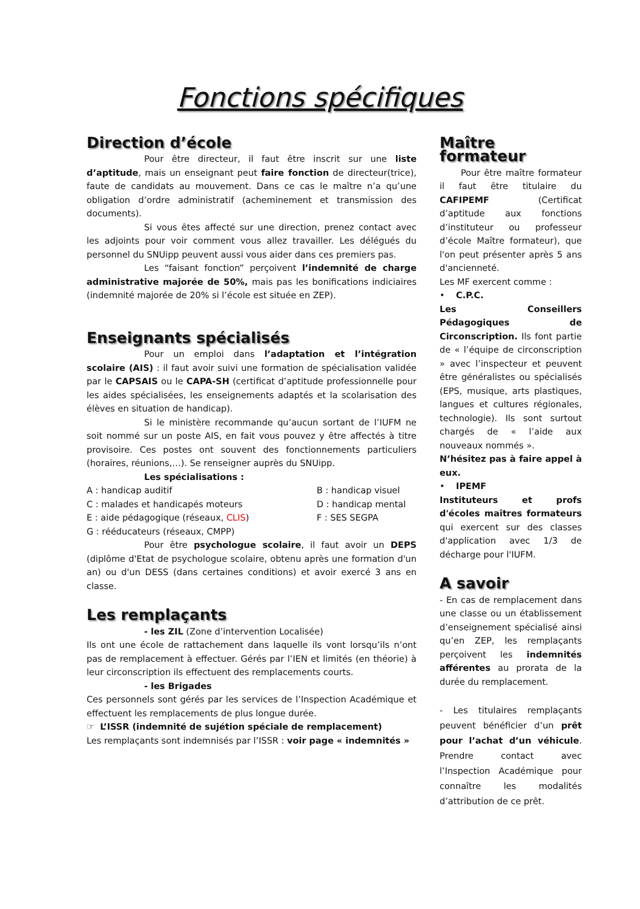Fonctions spécifiques
Direction d’école
Pour être directeur, il faut être inscrit sur une liste d’aptitude, mais un enseignant peut faire fonction de directeur(trice), faute de candidats au mouvement. Dans ce cas le maître n’a qu’une obligation d’ordre administratif (acheminement et transmission des documents).
Si vous êtes affecté sur une direction, prenez contact avec les adjoints pour voir comment vous allez travailler. Les délégués du personnel du SNUipp peuvent aussi vous aider dans ces premiers pas.
Les “faisant fonction” perçoivent l’indemnité de charge administrative majorée de 50%, mais pas les bonifications indiciaires (indemnité majorée de 20% si l’école est située en ZEP).
Enseignants spécialisés
Pour un emploi dans l’adaptation et l’intégration scolaire (AIS) : il faut avoir suivi une formation de spécialisation validée par le CAPSAIS ou le CAPA-SH (certificat d’aptitude professionnelle pour les aides spécialisées, les enseignements adaptés et la scolarisation des élèves en situation de handicap).
Si le ministère recommande qu’aucun sortant de l’IUFM ne soit nommé sur un poste AIS, en fait vous pouvez y être affectés à titre provisoire. Ces postes ont souvent des fonctionnements particuliers (horaires, réunions,…). Se renseigner auprès du SNUipp.
Les spécialisations :
A : handicap auditif
B : handicap visuel
C : malades et handicapés moteurs
D : handicap mental
E : aide pédagogique (réseaux, CLIS)
F : SES SEGPA
G : rééducateurs (réseaux, CMPP)
Pour être psychologue scolaire, il faut avoir un DEPS (diplôme d'Etat de psychologue scolaire, obtenu après une formation d'un an) ou d'un DESS (dans certaines conditions) et avoir exercé 3 ans en classe.
Les remplaçants
- les ZIL (Zone d’intervention Localisée)
Ils ont une école de rattachement dans laquelle ils vont lorsqu’ils n’ont pas de remplacement à effectuer. Gérés par l’IEN et limités (en théorie) à leur circonscription ils effectuent des remplacements courts.
- les Brigades
Ces personnels sont gérés par les services de l’Inspection Académique et effectuent les remplacements de plus longue durée.
☞ L’ISSR (indemnité de sujétion spéciale de remplacement)
Les remplaçants sont indemnisés par l’ISSR : voir page « indemnités »
Maître formateur
Pour être maître formateur il faut être titulaire du CAFIPEMF (Certificat d’aptitude aux fonctions d’instituteur ou professeur d’école Maître formateur), que l'on peut présenter après 5 ans d'ancienneté.
Les MF exercent comme :
• C.P.C.
Les Conseillers Pédagogiques de Circonscription. Ils font partie de « l’équipe de circonscription » avec l’inspecteur et peuvent être généralistes ou spécialisés (EPS, musique, arts plastiques, langues et cultures régionales, technologie). Ils sont surtout chargés de « l’aide aux nouveaux nommés ».
N’hésitez pas à faire appel à eux.
• IPEMF
Instituteurs et profs d'écoles maîtres formateurs qui exercent sur des classes d'application avec 1/3 de décharge pour l'IUFM.
A savoir
- En cas de remplacement dans une classe ou un établissement d’enseignement spécialisé ainsi qu’en ZEP, les remplaçants perçoivent les indemnités afférentes au prorata de la durée du remplacement.
- Les titulaires remplaçants peuvent bénéficier d’un prêt pour l’achat d’un véhicule. Prendre contact avec l’Inspection Académique pour connaître les modalités d’attribution de ce prêt.